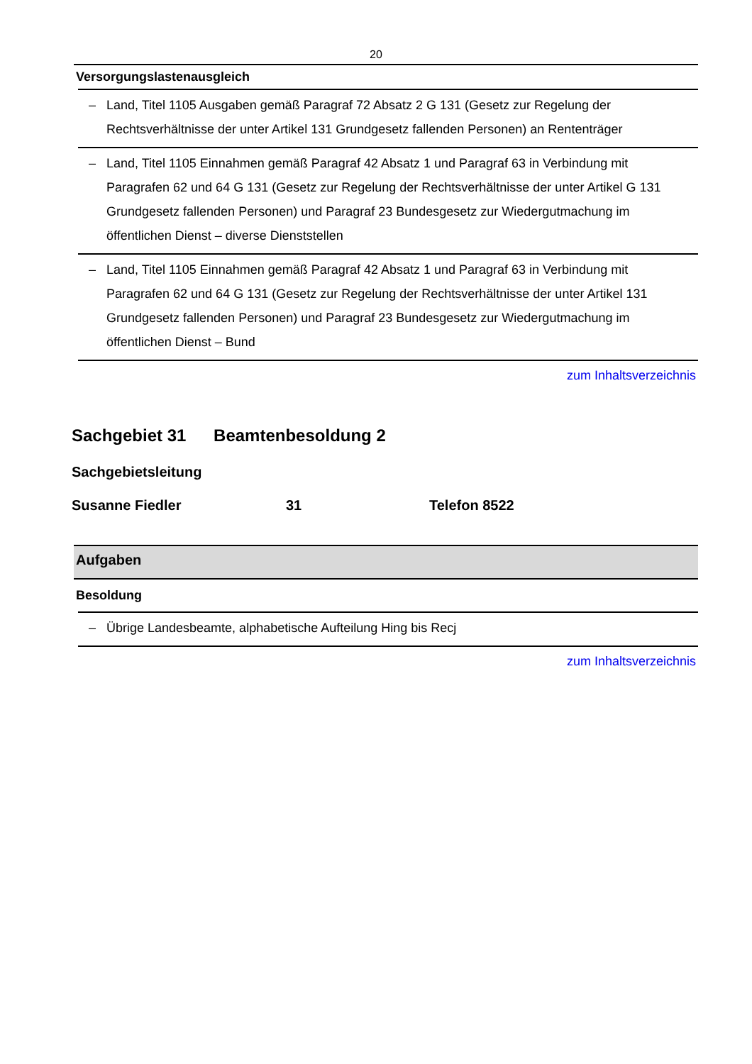20
| Versorgungslastenausgleich |
| --- |
| – Land, Titel 1105 Ausgaben gemäß Paragraf 72 Absatz 2 G 131 (Gesetz zur Regelung der Rechtsverhältnisse der unter Artikel 131 Grundgesetz fallenden Personen) an Rententräger |
| – Land, Titel 1105 Einnahmen gemäß Paragraf 42 Absatz 1 und Paragraf 63 in Verbindung mit Paragrafen 62 und 64 G 131 (Gesetz zur Regelung der Rechtsverhältnisse der unter Artikel G 131 Grundgesetz fallenden Personen) und Paragraf 23 Bundesgesetz zur Wiedergutmachung im öffentlichen Dienst – diverse Dienststellen |
| – Land, Titel 1105 Einnahmen gemäß Paragraf 42 Absatz 1 und Paragraf 63 in Verbindung mit Paragrafen 62 und 64 G 131 (Gesetz zur Regelung der Rechtsverhältnisse der unter Artikel 131 Grundgesetz fallenden Personen) und Paragraf 23 Bundesgesetz zur Wiedergutmachung im öffentlichen Dienst – Bund |
zum Inhaltsverzeichnis
Sachgebiet 31 Beamtenbesoldung 2
Sachgebietsleitung
Susanne Fiedler 31 Telefon 8522
| Aufgaben |
| --- |
| Besoldung |
| – Übrige Landesbeamte, alphabetische Aufteilung Hing bis Recj |
zum Inhaltsverzeichnis